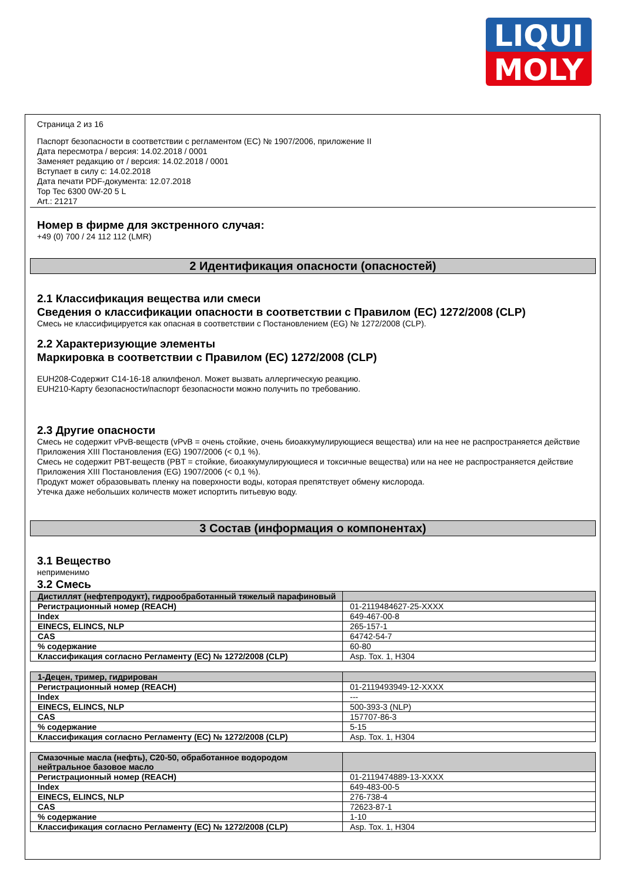LIQUI
MOLY
Страница 2 из 16
Паспорт безопасности в соответствии с регламентом (EC) № 1907/2006, приложение II
Дата пересмотра / версия: 14.02.2018 / 0001
Заменяет редакцию от / версия: 14.02.2018 / 0001
Вступает в силу с: 14.02.2018
Дата печати PDF-документа: 12.07.2018
Top Tec 6300 0W-20 5 L
Art.: 21217
Номер в фирме для экстренного случая:
+49 (0) 700 / 24 112 112 (LMR)
2 Идентификация опасности (опасностей)
2.1 Классификация вещества или смеси
Сведения о классификации опасности в соответствии с Правилом (EC) 1272/2008 (CLP)
Смесь не классифицируется как опасная в соответствии с Постановлением (EG) № 1272/2008 (CLP).
2.2 Характеризующие элементы
Маркировка в соответствии с Правилом (EC) 1272/2008 (CLP)
EUH208-Содержит C14-16-18 алкилфенол. Может вызвать аллергическую реакцию.
EUH210-Карту безопасности/паспорт безопасности можно получить по требованию.
2.3 Другие опасности
Смесь не содержит vPvB-веществ (vPvB = очень стойкие, очень биоаккумулирующиеся вещества) или на нее не распространяется действие Приложения XIII Постановления (EG) 1907/2006 (< 0,1 %).
Смесь не содержит PBT-веществ (PBT = стойкие, биоаккумулирующиеся и токсичные вещества) или на нее не распространяется действие Приложения XIII Постановления (EG) 1907/2006 (< 0,1 %).
Продукт может образовывать пленку на поверхности воды, которая препятствует обмену кислорода.
Утечка даже небольших количеств может испортить питьевую воду.
3 Состав (информация о компонентах)
3.1 Вещество
неприменимо
3.2 Смесь
| Дистиллят (нефтепродукт), гидрообработанный тяжелый парафиновый | |
| Регистрационный номер (REACH) | 01-2119484627-25-XXXX |
| Index | 649-467-00-8 |
| EINECS, ELINCS, NLP | 265-157-1 |
| CAS | 64742-54-7 |
| % содержание | 60-80 |
| Классификация согласно Регламенту (EC) № 1272/2008 (CLP) | Asp. Tox. 1, H304 |
| 1-Децен, тример, гидрирован | |
| Регистрационный номер (REACH) | 01-2119493949-12-XXXX |
| Index | --- |
| EINECS, ELINCS, NLP | 500-393-3 (NLP) |
| CAS | 157707-86-3 |
| % содержание | 5-15 |
| Классификация согласно Регламенту (EC) № 1272/2008 (CLP) | Asp. Tox. 1, H304 |
| Смазочные масла (нефть), C20-50, обработанное водородом нейтральное базовое масло | |
| Регистрационный номер (REACH) | 01-2119474889-13-XXXX |
| Index | 649-483-00-5 |
| EINECS, ELINCS, NLP | 276-738-4 |
| CAS | 72623-87-1 |
| % содержание | 1-10 |
| Классификация согласно Регламенту (EC) № 1272/2008 (CLP) | Asp. Tox. 1, H304 |